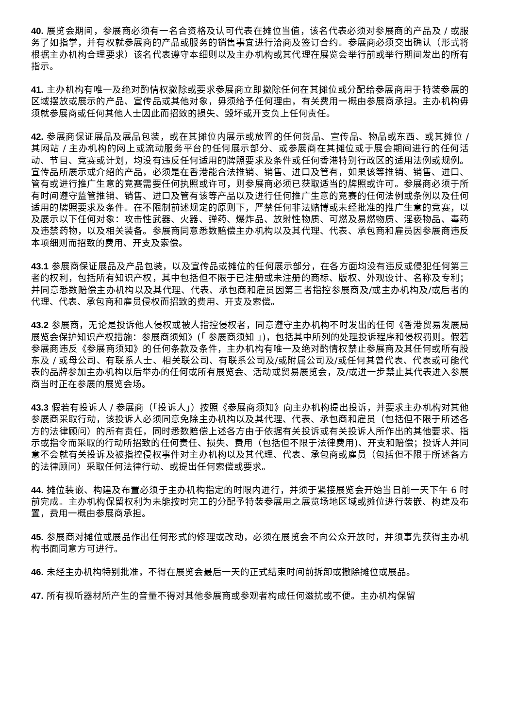40. 展览会期间，参展商必须有一名合资格及认可代表在摊位当值，该名代表必须对参展商的产品及 / 或服务了如指掌，并有权就参展商的产品或服务的销售事宜进行洽商及签订合约。参展商必须交出确认（形式将根据主办机构合理要求）该名代表遵守本细则以及主办机构或其代理在展览会举行前或举行期间发出的所有指示。
41. 主办机构有唯一及绝对酌情权撤除或要求参展商立即撤除任何在其摊位或分配给参展商用于特装参展的区域摆放或展示的产品、宣传品或其他对象，毋须给予任何理由，有关费用一概由参展商承担。主办机构毋须就参展商或任何其他人士因此而招致的损失、毁坏或开支负上任何责任。
42. 参展商保证展品及展品包装，或在其摊位内展示或放置的任何货品、宣传品、物品或东西、或其摊位 / 其网站 / 主办机构的网上或流动服务平台的任何展示部分、或参展商在其摊位或于展会期间进行的任何活动、节目、竞赛或计划，均没有违反任何适用的牌照要求及条件或任何香港特别行政区的适用法例或规例。宣传品所展示或介绍的产品，必须是在香港能合法推销、销售、进口及管有，如果该等推销、销售、进口、管有或进行推广生意的竞赛需要任何执照或许可，则参展商必须已获取适当的牌照或许可。参展商必须于所有时间遵守监管推销、销售、进口及管有该等产品以及进行任何推广生意的竞赛的任何法例或条例以及任何适用的牌照要求及条件。在不限制前述规定的原则下，严禁任何非法赌博或未经批准的推广生意的竞赛，以及展示以下任何对象：攻击性武器、火器、弹药、爆炸品、放射性物质、可燃及易燃物质、淫亵物品、毒药及违禁药物，以及相关装备。参展商同意悉数赔偿主办机构以及其代理、代表、承包商和雇员因参展商违反本项细则而招致的费用、开支及索偿。
43.1 参展商保证展品及产品包装，以及宣传品或摊位的任何展示部分，在各方面均没有违反或侵犯任何第三者的权利，包括所有知识产权，其中包括但不限于已注册或未注册的商标、版权、外观设计、名称及专利；并同意悉数赔偿主办机构以及其代理、代表、承包商和雇员因第三者指控参展商及/或主办机构及/或后者的代理、代表、承包商和雇员侵权而招致的费用、开支及索偿。
43.2 参展商，无论是投诉他人侵权或被人指控侵权者，同意遵守主办机构不时发出的任何《香港贸易发展局展览会保护知识产权措施：参展商须知》(「 参展商须知 」)，包括其中所列的处理投诉程序和侵权罚则。假若参展商违反《参展商须知》的任何条款及条件，主办机构有唯一及绝对酌情权禁止参展商及其任何或所有股东及 / 或母公司、有联系人士、相关联公司、有联系公司及/或附属公司及/或任何其曾代表、代表或可能代表的品牌参加主办机构以后举办的任何或所有展览会、活动或贸易展览会，及/或进一步禁止其代表进入参展商当时正在参展的展览会场。
43.3 假若有投诉人 / 参展商（「投诉人」）按照《参展商须知》向主办机构提出投诉，并要求主办机构对其他参展商采取行动，该投诉人必须同意免除主办机构以及其代理、代表、承包商和雇员（包括但不限于所述各方的法律顾问）的所有责任，同时悉数赔偿上述各方由于依据有关投诉或有关投诉人所作出的其他要求、指示或指令而采取的行动所招致的任何责任、损失、费用（包括但不限于法律费用)、开支和赔偿；投诉人并同意不会就有关投诉及被指控侵权事件对主办机构以及其代理、代表、承包商或雇员（包括但不限于所述各方的法律顾问）采取任何法律行动、或提出任何索偿或要求。
44. 摊位装嵌、构建及布置必须于主办机构指定的时限内进行，并须于紧接展览会开始当日前一天下午 6 时前完成。主办机构保留权利为未能按时完工的分配予特装参展用之展览场地区域或摊位进行装嵌、构建及布置，费用一概由参展商承担。
45. 参展商对摊位或展品作出任何形式的修理或改动，必须在展览会不向公众开放时，并须事先获得主办机构书面同意方可进行。
46. 未经主办机构特别批准，不得在展览会最后一天的正式结束时间前拆卸或撤除摊位或展品。
47. 所有视听器材所产生的音量不得对其他参展商或参观者构成任何滋扰或不便。主办机构保留